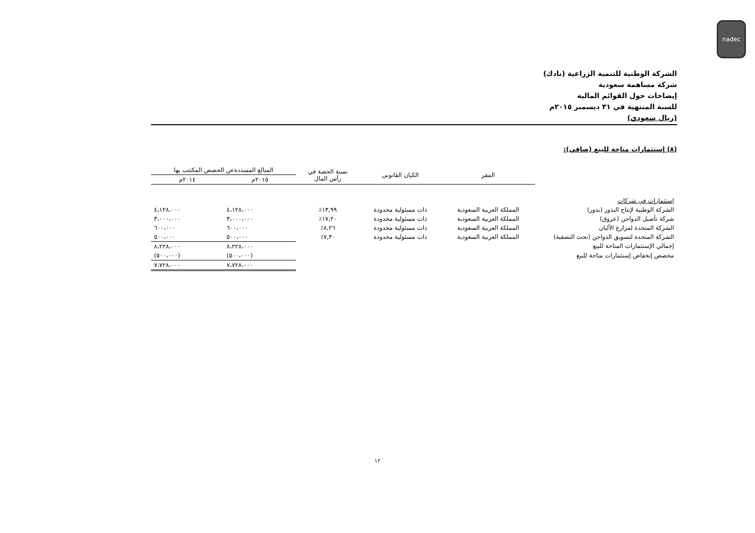nadec
الشركة الوطنية للتنمية الزراعية (نادك)
شركة مساهمة سعودية
إيضاحات حول القوائم المالية
للسنة المنتهية في ٣١ ديسمبر ٢٠١٥م
(ريال سعودي)
(٨) إستثمارات متاحة للبيع (صافي):
| | المقر | الكيان القانوني | نسبة الحصة في رأس المال | المبالغ المسددةعن الحصص المكتتب بها | |
| --- | --- | --- | --- | --- | --- |
| | | | | ٢٠١٥م | ٢٠١٤م |
| إستثمارات في شركات | | | | | |
| الشركة الوطنية لإنتاج البذور (بذور) | المملكة العربية السعودية | ذات مسئولية محدودة | ١٣,٩٩٪ | ٤،١٢٨،٠٠٠ | ٤،١٢٨،٠٠٠ |
| شركة تأصيل الدواجن (عروق) | المملكة العربية السعودية | ذات مسئولية محدودة | ١٧,٢٠٪ | ٣،٠٠٠،٠٠٠ | ٣،٠٠٠،٠٠٠ |
| الشركة المتحدة لمزارع الألبان | المملكة العربية السعودية | ذات مسئولية محدودة | ٨,٢٦٪ | ٦٠٠،٠٠٠ | ٦٠٠،٠٠٠ |
| الشركة المتحدة لتسويق الدواجن (تحت التصفية) | المملكة العربية السعودية | ذات مسئولية محدودة | ٧,٣٠٪ | ٥٠٠،٠٠٠ | ٥٠٠،٠٠٠ |
| إجمالي الإستثمارات المتاحة للبيع | | | | ٨،٢٢٨،٠٠٠ | ٨،٢٢٨،٠٠٠ |
| مخصص إنخفاض إستثمارات متاحة للبيع | | | | (٥٠٠،٠٠٠) | (٥٠٠،٠٠٠) |
| | | | | ٧،٧٢٨،٠٠٠ | ٧،٧٢٨،٠٠٠ |
١٢